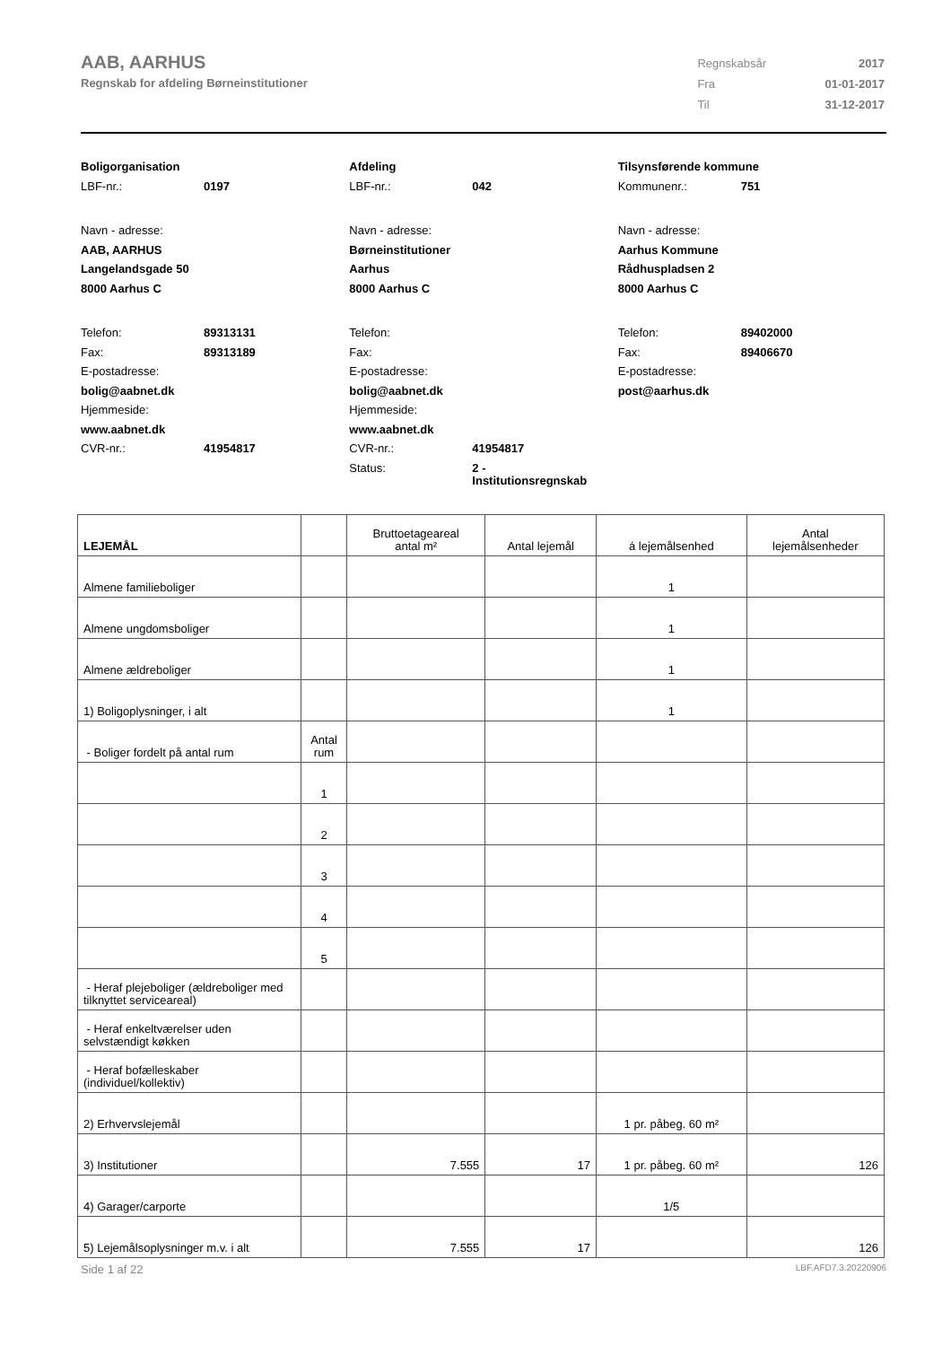AAB, AARHUS
Regnskab for afdeling Børneinstitutioner
| Regnskabsår | 2017 |
| Fra | 01-01-2017 |
| Til | 31-12-2017 |
Boligorganisation
LBF-nr.: 0197
Navn - adresse:
AAB, AARHUS
Langelandsgade 50
8000 Aarhus C
Telefon: 89313131
Fax: 89313189
E-postadresse:
bolig@aabnet.dk
Hjemmeside:
www.aabnet.dk
CVR-nr.: 41954817
Afdeling
LBF-nr.: 042
Navn - adresse:
Børneinstitutioner
Aarhus
8000 Aarhus C
Telefon:
Fax:
E-postadresse:
bolig@aabnet.dk
Hjemmeside:
www.aabnet.dk
CVR-nr.: 41954817
Status: 2 -
Institutionsregnskab
Tilsynsførende kommune
Kommunenr.: 751
Navn - adresse:
Aarhus Kommune
Rådhuspladsen 2
8000 Aarhus C
Telefon: 89402000
Fax: 89406670
E-postadresse:
post@aarhus.dk
| LEJEMÅL | | Bruttoetageareal antal m² | Antal lejemål | á lejemålsenhed | Antal lejemålsenheder |
| Almene familieboliger | | | | 1 | |
| Almene ungdomsboliger | | | | 1 | |
| Almene ældreboliger | | | | 1 | |
| 1) Boligoplysninger, i alt | | | | 1 | |
| - Boliger fordelt på antal rum | Antal rum | | | | |
| | 1 | | | | |
| | 2 | | | | |
| | 3 | | | | |
| | 4 | | | | |
| | 5 | | | | |
| - Heraf plejeboliger (ældreboliger med tilknyttet serviceareal) | | | | | |
| - Heraf enkeltværelser uden selvstændigt køkken | | | | | |
| - Heraf bofælleskaber (individuel/kollektiv) | | | | | |
| 2) Erhvervslejemål | | | | 1 pr. påbeg. 60 m² | |
| 3) Institutioner | | 7.555 | 17 | 1 pr. påbeg. 60 m² | 126 |
| 4) Garager/carporte | | | | 1/5 | |
| 5) Lejemålsoplysninger m.v. i alt | | 7.555 | 17 | | 126 |
Side 1 af 22 LBF.AFD7.3.20220906